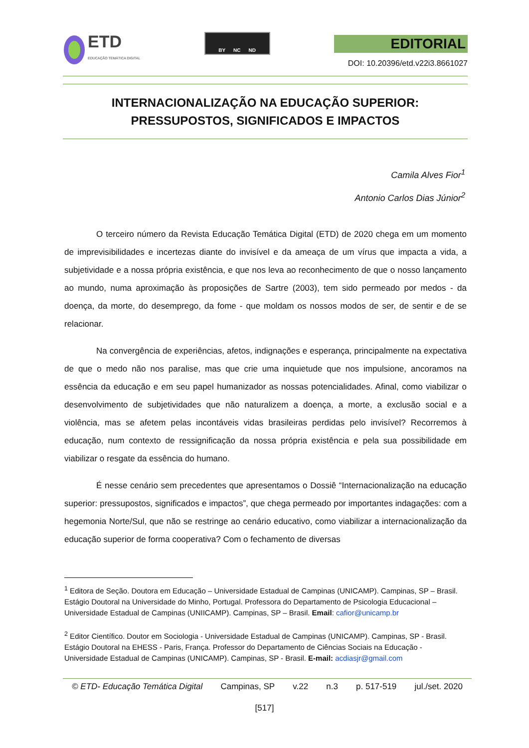ETD
EDUCAÇÃO TEMÁTICA DIGITAL
BY NC ND
EDITORIAL
DOI: 10.20396/etd.v22i3.8661027
INTERNACIONALIZAÇÃO NA EDUCAÇÃO SUPERIOR:
PRESSUPOSTOS, SIGNIFICADOS E IMPACTOS
Camila Alves Fior<sup>1</sup>
Antonio Carlos Dias Júnior<sup>2</sup>
O terceiro número da Revista Educação Temática Digital (ETD) de 2020 chega em um momento de imprevisibilidades e incertezas diante do invisível e da ameaça de um vírus que impacta a vida, a subjetividade e a nossa própria existência, e que nos leva ao reconhecimento de que o nosso lançamento ao mundo, numa aproximação às proposições de Sartre (2003), tem sido permeado por medos - da doença, da morte, do desemprego, da fome - que moldam os nossos modos de ser, de sentir e de se relacionar.
Na convergência de experiências, afetos, indignações e esperança, principalmente na expectativa de que o medo não nos paralise, mas que crie uma inquietude que nos impulsione, ancoramos na essência da educação e em seu papel humanizador as nossas potencialidades. Afinal, como viabilizar o desenvolvimento de subjetividades que não naturalizem a doença, a morte, a exclusão social e a violência, mas se afetem pelas incontáveis vidas brasileiras perdidas pelo invisível? Recorremos à educação, num contexto de ressignificação da nossa própria existência e pela sua possibilidade em viabilizar o resgate da essência do humano.
É nesse cenário sem precedentes que apresentamos o Dossiê “Internacionalização na educação superior: pressupostos, significados e impactos”, que chega permeado por importantes indagações: com a hegemonia Norte/Sul, que não se restringe ao cenário educativo, como viabilizar a internacionalização da educação superior de forma cooperativa? Com o fechamento de diversas
<sup>1</sup> Editora de Seção. Doutora em Educação – Universidade Estadual de Campinas (UNICAMP). Campinas, SP – Brasil. Estágio Doutoral na Universidade do Minho, Portugal. Professora do Departamento de Psicologia Educacional – Universidade Estadual de Campinas (UNIICAMP). Campinas, SP – Brasil. Email: cafior@unicamp.br
<sup>2</sup> Editor Científico. Doutor em Sociologia - Universidade Estadual de Campinas (UNICAMP). Campinas, SP - Brasil. Estágio Doutoral na EHESS - Paris, França. Professor do Departamento de Ciências Sociais na Educação - Universidade Estadual de Campinas (UNICAMP). Campinas, SP - Brasil. E-mail: acdiasjr@gmail.com
© ETD- Educação Temática Digital Campinas, SP v.22 n.3 p. 517-519 jul./set. 2020
[517]